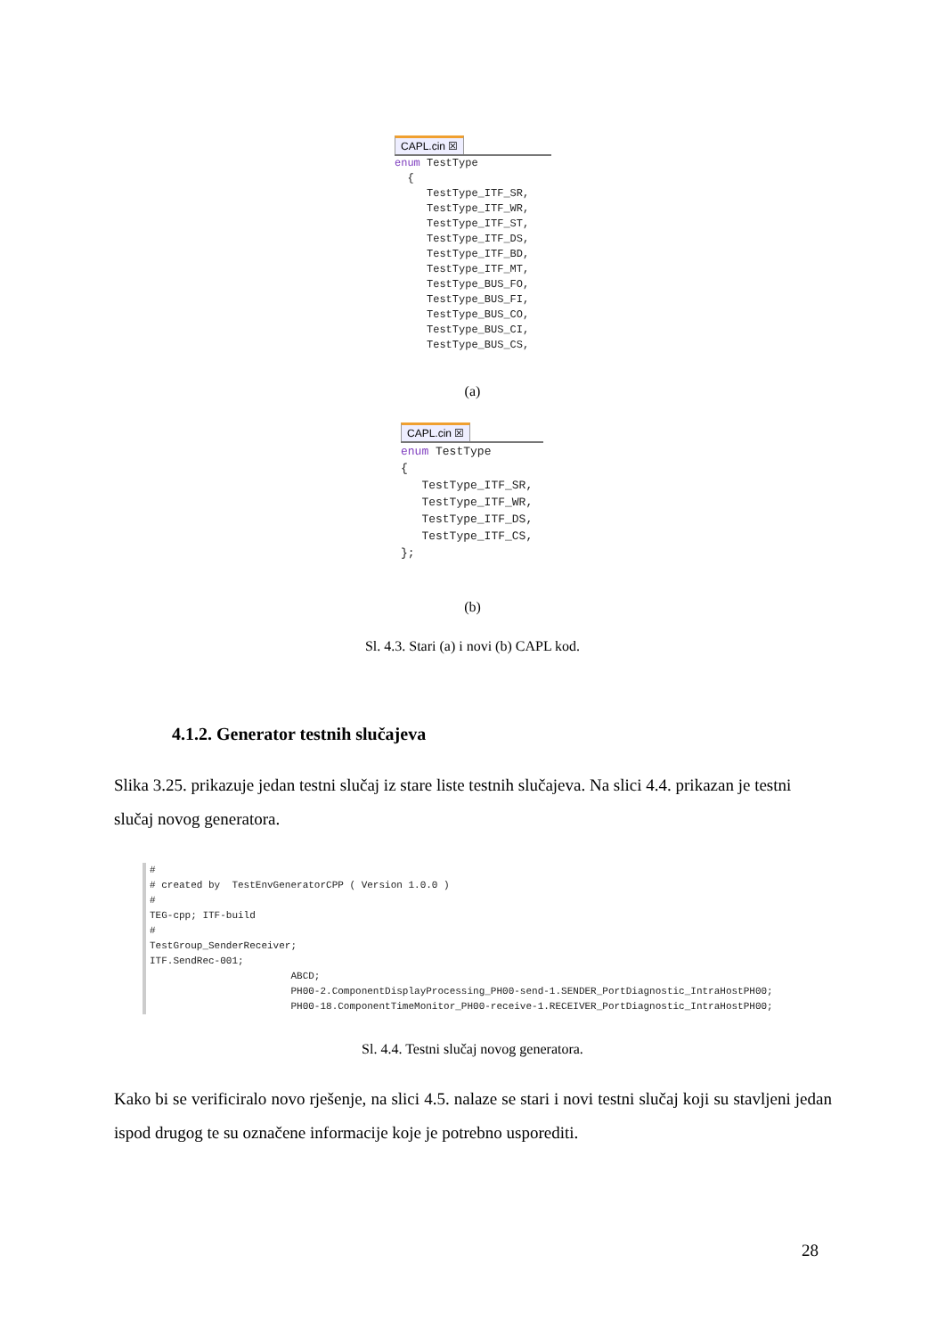CAPL.cin ☒
enum TestType { TestType_ITF_SR, TestType_ITF_WR, TestType_ITF_ST, TestType_ITF_DS, TestType_ITF_BD, TestType_ITF_MT, TestType_BUS_FO, TestType_BUS_FI, TestType_BUS_CO, TestType_BUS_CI, TestType_BUS_CS,
(a)
CAPL.cin ☒
enum TestType { TestType_ITF_SR, TestType_ITF_WR, TestType_ITF_DS, TestType_ITF_CS, };
(b)
Sl. 4.3. Stari (a) i novi (b) CAPL kod.
4.1.2. Generator testnih slučajeva
Slika 3.25. prikazuje jedan testni slučaj iz stare liste testnih slučajeva. Na slici 4.4. prikazan je testni slučaj novog generatora.
# # created by TestEnvGeneratorCPP ( Version 1.0.0 ) # TEG-cpp; ITF-build # TestGroup_SenderReceiver; ITF.SendRec-001; ABCD; PH00-2.ComponentDisplayProcessing_PH00-send-1.SENDER_PortDiagnostic_IntraHostPH00; PH00-18.ComponentTimeMonitor_PH00-receive-1.RECEIVER_PortDiagnostic_IntraHostPH00;
Sl. 4.4. Testni slučaj novog generatora.
Kako bi se verificiralo novo rješenje, na slici 4.5. nalaze se stari i novi testni slučaj koji su stavljeni jedan ispod drugog te su označene informacije koje je potrebno usporediti.
28